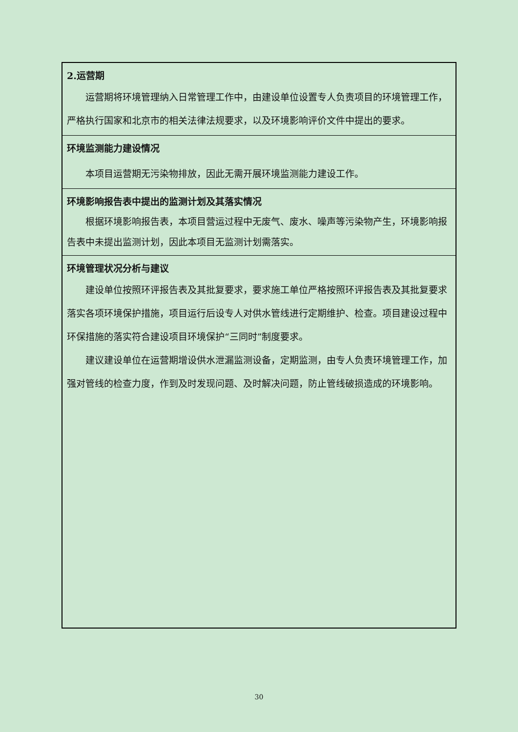| 2.运营期 运营期将环境管理纳入日常管理工作中，由建设单位设置专人负责项目的环境管理工作，严格执行国家和北京市的相关法律法规要求，以及环境影响评价文件中提出的要求。 |
| 环境监测能力建设情况 本项目运营期无污染物排放，因此无需开展环境监测能力建设工作。 |
| 环境影响报告表中提出的监测计划及其落实情况 根据环境影响报告表，本项目营运过程中无废气、废水、噪声等污染物产生，环境影响报告表中未提出监测计划，因此本项目无监测计划需落实。 |
| 环境管理状况分析与建议 建设单位按照环评报告表及其批复要求，要求施工单位严格按照环评报告表及其批复要求落实各项环境保护措施，项目运行后设专人对供水管线进行定期维护、检查。项目建设过程中环保措施的落实符合建设项目环境保护“三同时”制度要求。 建议建设单位在运营期增设供水泄漏监测设备，定期监测，由专人负责环境管理工作，加强对管线的检查力度，作到及时发现问题、及时解决问题，防止管线破损造成的环境影响。 |
30